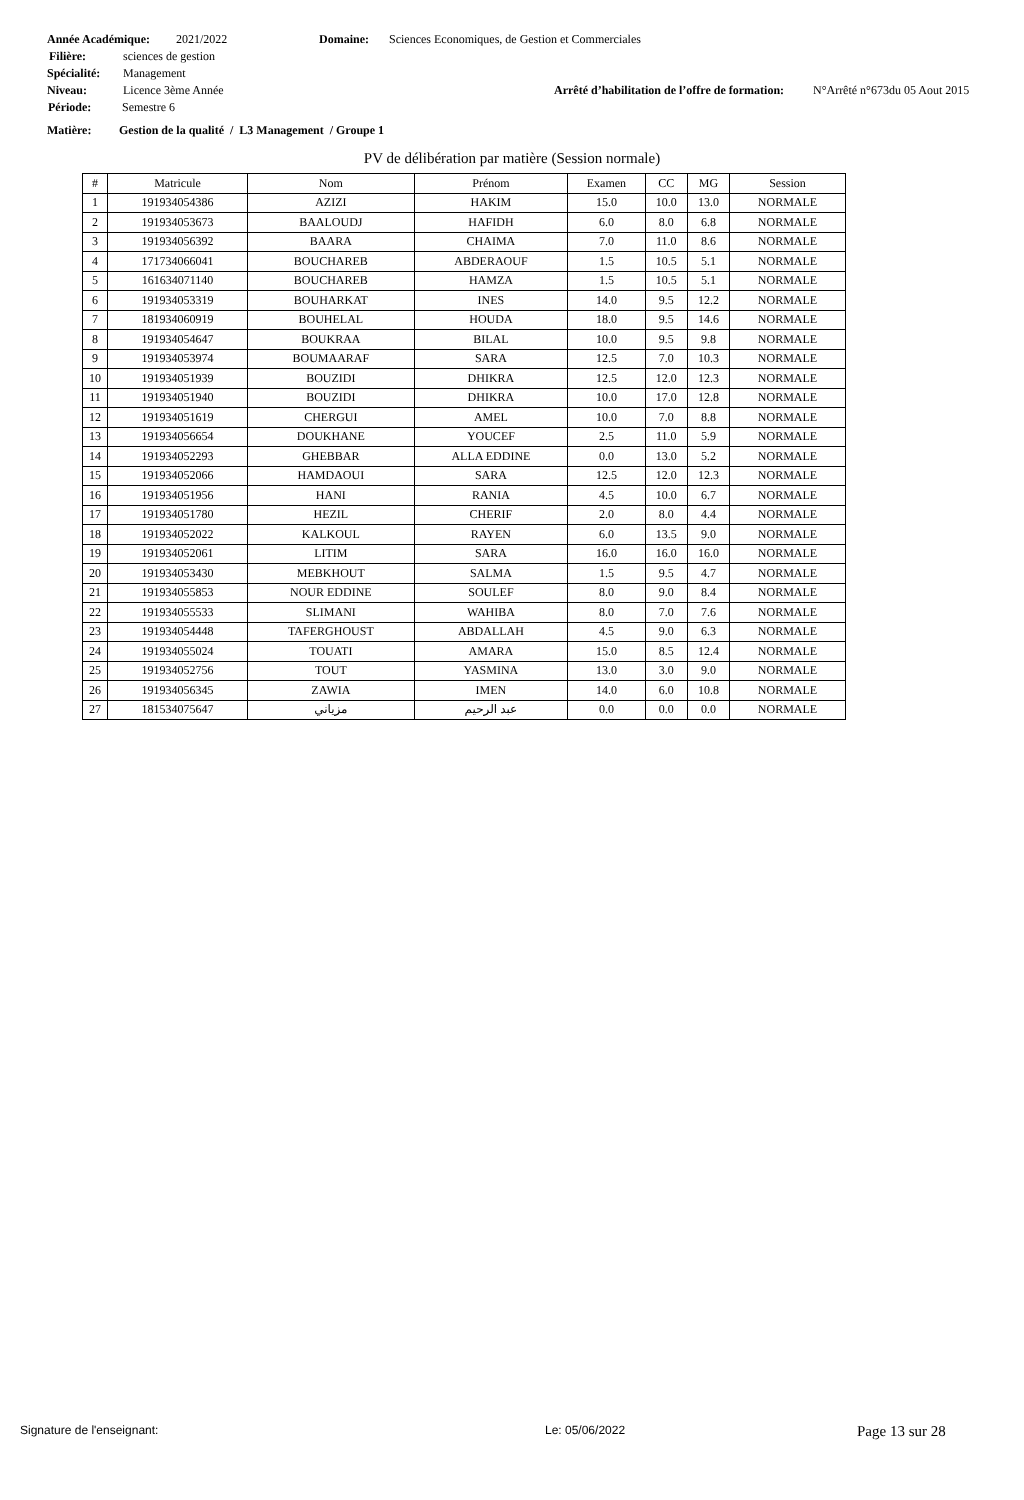Année Académique: 2021/2022 Domaine: Sciences Economiques, de Gestion et Commerciales
Filière: sciences de gestion
Spécialité: Management
Niveau: Licence 3ème Année Arrêté d’habilitation de l’offre de formation: N°Arrêté n°673du 05 Aout 2015
Période: Semestre 6
Matière: Gestion de la qualité / L3 Management / Groupe 1
PV de délibération par matière (Session normale)
| # | Matricule | Nom | Prénom | Examen | CC | MG | Session |
| --- | --- | --- | --- | --- | --- | --- | --- |
| 1 | 191934054386 | AZIZI | HAKIM | 15.0 | 10.0 | 13.0 | NORMALE |
| 2 | 191934053673 | BAALOUDJ | HAFIDH | 6.0 | 8.0 | 6.8 | NORMALE |
| 3 | 191934056392 | BAARA | CHAIMA | 7.0 | 11.0 | 8.6 | NORMALE |
| 4 | 171734066041 | BOUCHAREB | ABDERAOUF | 1.5 | 10.5 | 5.1 | NORMALE |
| 5 | 161634071140 | BOUCHAREB | HAMZA | 1.5 | 10.5 | 5.1 | NORMALE |
| 6 | 191934053319 | BOUHARKAT | INES | 14.0 | 9.5 | 12.2 | NORMALE |
| 7 | 181934060919 | BOUHELAL | HOUDA | 18.0 | 9.5 | 14.6 | NORMALE |
| 8 | 191934054647 | BOUKRAA | BILAL | 10.0 | 9.5 | 9.8 | NORMALE |
| 9 | 191934053974 | BOUMAARAF | SARA | 12.5 | 7.0 | 10.3 | NORMALE |
| 10 | 191934051939 | BOUZIDI | DHIKRA | 12.5 | 12.0 | 12.3 | NORMALE |
| 11 | 191934051940 | BOUZIDI | DHIKRA | 10.0 | 17.0 | 12.8 | NORMALE |
| 12 | 191934051619 | CHERGUI | AMEL | 10.0 | 7.0 | 8.8 | NORMALE |
| 13 | 191934056654 | DOUKHANE | YOUCEF | 2.5 | 11.0 | 5.9 | NORMALE |
| 14 | 191934052293 | GHEBBAR | ALLA EDDINE | 0.0 | 13.0 | 5.2 | NORMALE |
| 15 | 191934052066 | HAMDAOUI | SARA | 12.5 | 12.0 | 12.3 | NORMALE |
| 16 | 191934051956 | HANI | RANIA | 4.5 | 10.0 | 6.7 | NORMALE |
| 17 | 191934051780 | HEZIL | CHERIF | 2.0 | 8.0 | 4.4 | NORMALE |
| 18 | 191934052022 | KALKOUL | RAYEN | 6.0 | 13.5 | 9.0 | NORMALE |
| 19 | 191934052061 | LITIM | SARA | 16.0 | 16.0 | 16.0 | NORMALE |
| 20 | 191934053430 | MEBKHOUT | SALMA | 1.5 | 9.5 | 4.7 | NORMALE |
| 21 | 191934055853 | NOUR EDDINE | SOULEF | 8.0 | 9.0 | 8.4 | NORMALE |
| 22 | 191934055533 | SLIMANI | WAHIBA | 8.0 | 7.0 | 7.6 | NORMALE |
| 23 | 191934054448 | TAFERGHOUST | ABDALLAH | 4.5 | 9.0 | 6.3 | NORMALE |
| 24 | 191934055024 | TOUATI | AMARA | 15.0 | 8.5 | 12.4 | NORMALE |
| 25 | 191934052756 | TOUT | YASMINA | 13.0 | 3.0 | 9.0 | NORMALE |
| 26 | 191934056345 | ZAWIA | IMEN | 14.0 | 6.0 | 10.8 | NORMALE |
| 27 | 181534075647 | مزياني | عبد الرحيم | 0.0 | 0.0 | 0.0 | NORMALE |
Signature de l'enseignant: Le: 05/06/2022 Page 13 sur 28